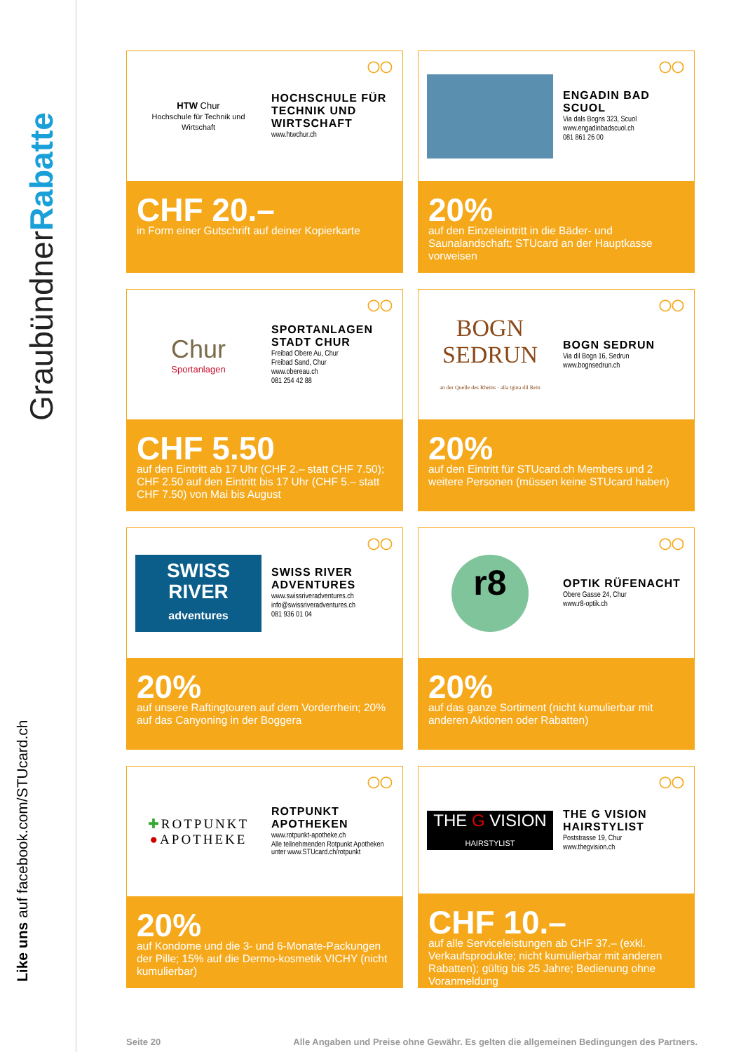GraubündnerRabatte
Like uns auf facebook.com/STUcard.ch
◯◯
HTW Chur
Hochschule für Technik und Wirtschaft
HOCHSCHULE FÜR TECHNIK UND WIRTSCHAFT
www.htwchur.ch
CHF 20.–
in Form einer Gutschrift auf deiner Kopierkarte
◯◯
ENGADIN BAD SCUOL
Via dals Bogns 323, Scuol
www.engadinbadscuol.ch
081 861 26 00
20%
auf den Einzeleintritt in die Bäder- und Saunalandschaft; STUcard an der Hauptkasse vorweisen
◯◯
Chur
Sportanlagen
SPORTANLAGEN STADT CHUR
Freibad Obere Au, Chur
Freibad Sand, Chur
www.obereau.ch
081 254 42 88
CHF 5.50
auf den Eintritt ab 17 Uhr (CHF 2.– statt CHF 7.50); CHF 2.50 auf den Eintritt bis 17 Uhr (CHF 5.– statt CHF 7.50) von Mai bis August
◯◯
BOGN
SEDRUN
an der Quelle des Rheins · alla tgina dil Rein
BOGN SEDRUN
Via dil Bogn 16, Sedrun
www.bognsedrun.ch
20%
auf den Eintritt für STUcard.ch Members und 2 weitere Personen (müssen keine STUcard haben)
◯◯
SWISS
RIVER
adventures
SWISS RIVER ADVENTURES
www.swissriveradventures.ch
info@swissriveradventures.ch
081 936 01 04
20%
auf unsere Raftingtouren auf dem Vorderrhein; 20% auf das Canyoning in der Boggera
◯◯
r8
OPTIK RÜFENACHT
Obere Gasse 24, Chur
www.r8-optik.ch
20%
auf das ganze Sortiment (nicht kumulierbar mit anderen Aktionen oder Rabatten)
◯◯
✚ROTPUNKT
●APOTHEKE
ROTPUNKT APOTHEKEN
www.rotpunkt-apotheke.ch
Alle teilnehmenden Rotpunkt Apotheken unter www.STUcard.ch/rotpunkt
20%
auf Kondome und die 3- und 6-Monate-Packungen der Pille; 15% auf die Dermo-kosmetik VICHY (nicht kumulierbar)
◯◯
THE G VISION
HAIRSTYLIST
THE G VISION HAIRSTYLIST
Poststrasse 19, Chur
www.thegvision.ch
CHF 10.–
auf alle Serviceleistungen ab CHF 37.– (exkl. Verkaufsprodukte; nicht kumulierbar mit anderen Rabatten); gültig bis 25 Jahre; Bedienung ohne Voranmeldung
Seite 20 Alle Angaben und Preise ohne Gewähr. Es gelten die allgemeinen Bedingungen des Partners.